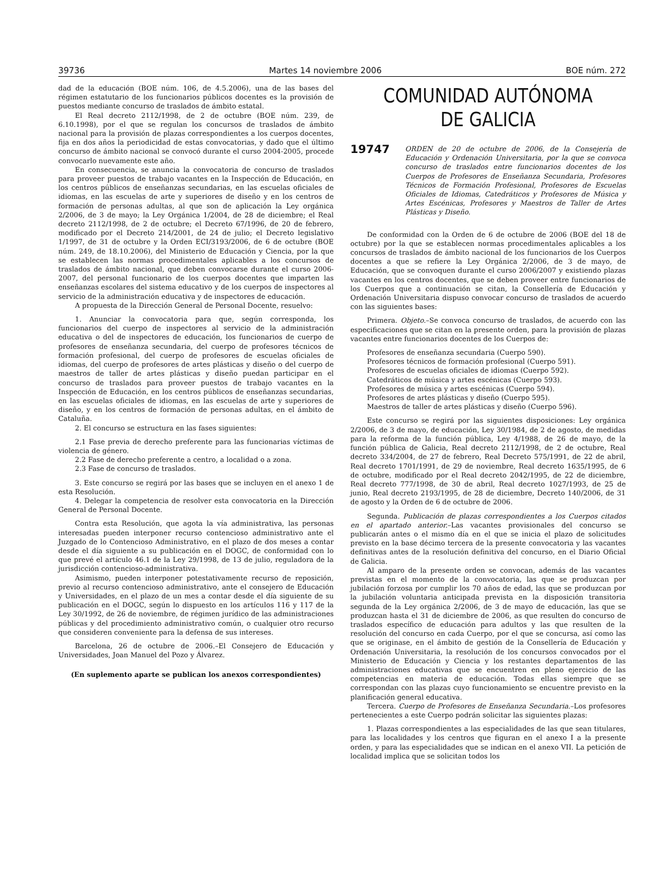39736 Martes 14 noviembre 2006 BOE núm. 272
dad de la educación (BOE núm. 106, de 4.5.2006), una de las bases del régimen estatutario de los funcionarios públicos docentes es la provisión de puestos mediante concurso de traslados de ámbito estatal.
El Real decreto 2112/1998, de 2 de octubre (BOE núm. 239, de 6.10.1998), por el que se regulan los concursos de traslados de ámbito nacional para la provisión de plazas correspondientes a los cuerpos docentes, fija en dos años la periodicidad de estas convocatorias, y dado que el último concurso de ámbito nacional se convocó durante el curso 2004-2005, procede convocarlo nuevamente este año.
En consecuencia, se anuncia la convocatoria de concurso de traslados para proveer puestos de trabajo vacantes en la Inspección de Educación, en los centros públicos de enseñanzas secundarias, en las escuelas oficiales de idiomas, en las escuelas de arte y superiores de diseño y en los centros de formación de personas adultas, al que son de aplicación la Ley orgánica 2/2006, de 3 de mayo; la Ley Orgánica 1/2004, de 28 de diciembre; el Real decreto 2112/1998, de 2 de octubre; el Decreto 67/1996, de 20 de febrero, modificado por el Decreto 214/2001, de 24 de julio; el Decreto legislativo 1/1997, de 31 de octubre y la Orden ECI/3193/2006, de 6 de octubre (BOE núm. 249, de 18.10.2006), del Ministerio de Educación y Ciencia, por la que se establecen las normas procedimentales aplicables a los concursos de traslados de ámbito nacional, que deben convocarse durante el curso 2006-2007, del personal funcionario de los cuerpos docentes que imparten las enseñanzas escolares del sistema educativo y de los cuerpos de inspectores al servicio de la administración educativa y de inspectores de educación.
A propuesta de la Dirección General de Personal Docente, resuelvo:
1. Anunciar la convocatoria para que, según corresponda, los funcionarios del cuerpo de inspectores al servicio de la administración educativa o del de inspectores de educación, los funcionarios de cuerpo de profesores de enseñanza secundaria, del cuerpo de profesores técnicos de formación profesional, del cuerpo de profesores de escuelas oficiales de idiomas, del cuerpo de profesores de artes plásticas y diseño o del cuerpo de maestros de taller de artes plásticas y diseño puedan participar en el concurso de traslados para proveer puestos de trabajo vacantes en la Inspección de Educación, en los centros públicos de enseñanzas secundarias, en las escuelas oficiales de idiomas, en las escuelas de arte y superiores de diseño, y en los centros de formación de personas adultas, en el ámbito de Cataluña.
2. El concurso se estructura en las fases siguientes:
2.1 Fase previa de derecho preferente para las funcionarias víctimas de violencia de género.
2.2 Fase de derecho preferente a centro, a localidad o a zona.
2.3 Fase de concurso de traslados.
3. Este concurso se regirá por las bases que se incluyen en el anexo 1 de esta Resolución.
4. Delegar la competencia de resolver esta convocatoria en la Dirección General de Personal Docente.
Contra esta Resolución, que agota la vía administrativa, las personas interesadas pueden interponer recurso contencioso administrativo ante el Juzgado de lo Contencioso Administrativo, en el plazo de dos meses a contar desde el día siguiente a su publicación en el DOGC, de conformidad con lo que prevé el artículo 46.1 de la Ley 29/1998, de 13 de julio, reguladora de la jurisdicción contencioso-administrativa.
Asimismo, pueden interponer potestativamente recurso de reposición, previo al recurso contencioso administrativo, ante el consejero de Educación y Universidades, en el plazo de un mes a contar desde el día siguiente de su publicación en el DOGC, según lo dispuesto en los artículos 116 y 117 de la Ley 30/1992, de 26 de noviembre, de régimen jurídico de las administraciones públicas y del procedimiento administrativo común, o cualquier otro recurso que consideren conveniente para la defensa de sus intereses.
Barcelona, 26 de octubre de 2006.–El Consejero de Educación y Universidades, Joan Manuel del Pozo y Álvarez.
(En suplemento aparte se publican los anexos correspondientes)
COMUNIDAD AUTÓNOMA
DE GALICIA
19747 ORDEN de 20 de octubre de 2006, de la Consejería de Educación y Ordenación Universitaria, por la que se convoca concurso de traslados entre funcionarios docentes de los Cuerpos de Profesores de Enseñanza Secundaria, Profesores Técnicos de Formación Profesional, Profesores de Escuelas Oficiales de Idiomas, Catedráticos y Profesores de Música y Artes Escénicas, Profesores y Maestros de Taller de Artes Plásticas y Diseño.
De conformidad con la Orden de 6 de octubre de 2006 (BOE del 18 de octubre) por la que se establecen normas procedimentales aplicables a los concursos de traslados de ámbito nacional de los funcionarios de los Cuerpos docentes a que se refiere la Ley Orgánica 2/2006, de 3 de mayo, de Educación, que se convoquen durante el curso 2006/2007 y existiendo plazas vacantes en los centros docentes, que se deben proveer entre funcionarios de los Cuerpos que a continuación se citan, la Consellería de Educación y Ordenación Universitaria dispuso convocar concurso de traslados de acuerdo con las siguientes bases:
Primera. Objeto.–Se convoca concurso de traslados, de acuerdo con las especificaciones que se citan en la presente orden, para la provisión de plazas vacantes entre funcionarios docentes de los Cuerpos de:
Profesores de enseñanza secundaria (Cuerpo 590).
Profesores técnicos de formación profesional (Cuerpo 591).
Profesores de escuelas oficiales de idiomas (Cuerpo 592).
Catedráticos de música y artes escénicas (Cuerpo 593).
Profesores de música y artes escénicas (Cuerpo 594).
Profesores de artes plásticas y diseño (Cuerpo 595).
Maestros de taller de artes plásticas y diseño (Cuerpo 596).
Este concurso se regirá por las siguientes disposiciones: Ley orgánica 2/2006, de 3 de mayo, de educación, Ley 30/1984, de 2 de agosto, de medidas para la reforma de la función pública, Ley 4/1988, de 26 de mayo, de la función pública de Galicia, Real decreto 2112/1998, de 2 de octubre, Real decreto 334/2004, de 27 de febrero, Real Decreto 575/1991, de 22 de abril, Real decreto 1701/1991, de 29 de noviembre, Real decreto 1635/1995, de 6 de octubre, modificado por el Real decreto 2042/1995, de 22 de diciembre, Real decreto 777/1998, de 30 de abril, Real decreto 1027/1993, de 25 de junio, Real decreto 2193/1995, de 28 de diciembre, Decreto 140/2006, de 31 de agosto y la Orden de 6 de octubre de 2006.
Segunda. Publicación de plazas correspondientes a los Cuerpos citados en el apartado anterior.–Las vacantes provisionales del concurso se publicarán antes o el mismo día en el que se inicia el plazo de solicitudes previsto en la base décimo tercera de la presente convocatoria y las vacantes definitivas antes de la resolución definitiva del concurso, en el Diario Oficial de Galicia.
Al amparo de la presente orden se convocan, además de las vacantes previstas en el momento de la convocatoria, las que se produzcan por jubilación forzosa por cumplir los 70 años de edad, las que se produzcan por la jubilación voluntaria anticipada prevista en la disposición transitoria segunda de la Ley orgánica 2/2006, de 3 de mayo de educación, las que se produzcan hasta el 31 de diciembre de 2006, as que resulten do concurso de traslados específico de educación para adultos y las que resulten de la resolución del concurso en cada Cuerpo, por el que se concursa, así como las que se originase, en el ámbito de gestión de la Consellería de Educación y Ordenación Universitaria, la resolución de los concursos convocados por el Ministerio de Educación y Ciencia y los restantes departamentos de las administraciones educativas que se encuentren en pleno ejercicio de las competencias en materia de educación. Todas ellas siempre que se correspondan con las plazas cuyo funcionamiento se encuentre previsto en la planificación general educativa.
Tercera. Cuerpo de Profesores de Enseñanza Secundaria.–Los profesores pertenecientes a este Cuerpo podrán solicitar las siguientes plazas:
1. Plazas correspondientes a las especialidades de las que sean titulares, para las localidades y los centros que figuran en el anexo I a la presente orden, y para las especialidades que se indican en el anexo VII. La petición de localidad implica que se solicitan todos los